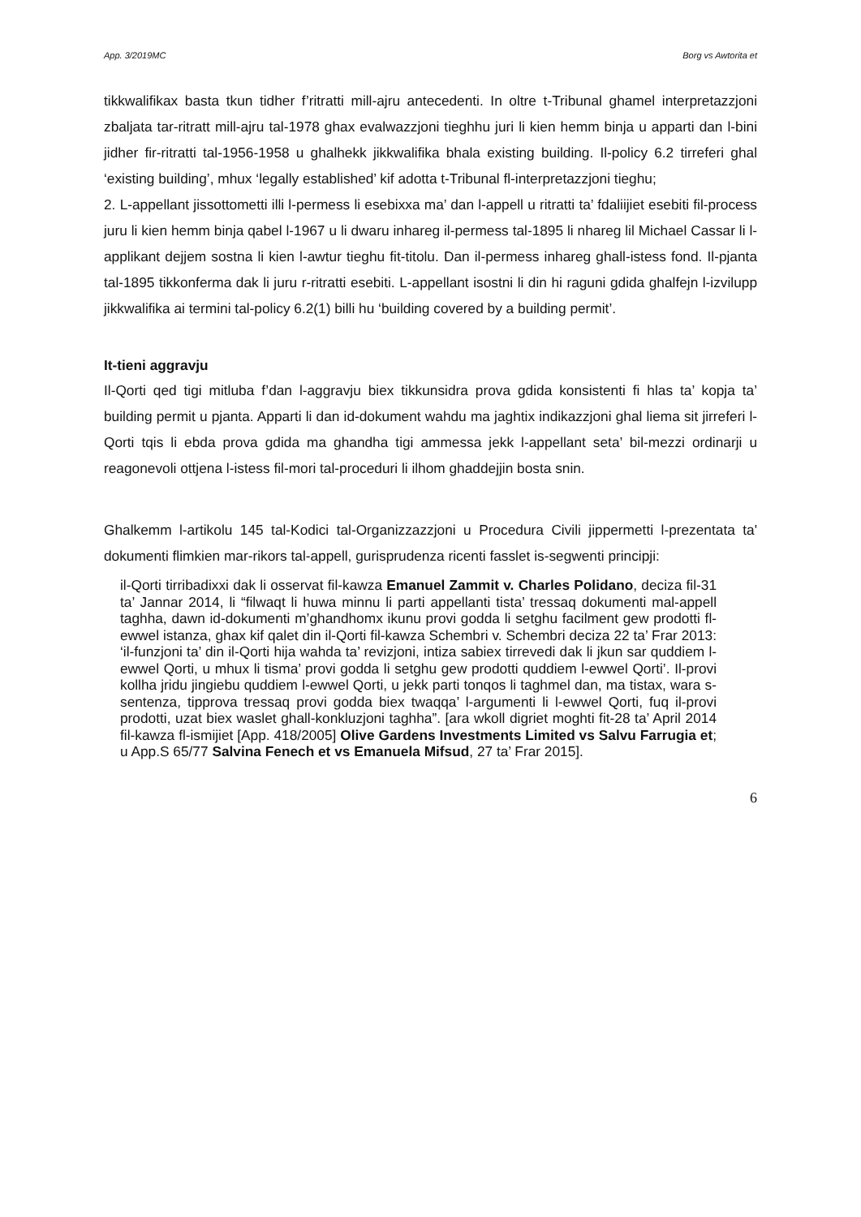App. 3/2019MC Borg vs Awtorita et
tikkwalifikax basta tkun tidher f’ritratti mill-ajru antecedenti. In oltre t-Tribunal ghamel interpretazzjoni zbaljata tar-ritratt mill-ajru tal-1978 ghax evalwazzjoni tieghhu juri li kien hemm binja u apparti dan l-bini jidher fir-ritratti tal-1956-1958 u ghalhekk jikkwalifika bhala existing building. Il-policy 6.2 tirreferi ghal ‘existing building’, mhux ‘legally established’ kif adotta t-Tribunal fl-interpretazzjoni tieghu;
2. L-appellant jissottometti illi l-permess li esebixxa ma’ dan l-appell u ritratti ta’ fdaliijiet esebiti fil-process juru li kien hemm binja qabel l-1967 u li dwaru inhareg il-permess tal-1895 li nhareg lil Michael Cassar li l-applikant dejjem sostna li kien l-awtur tieghu fit-titolu. Dan il-permess inhareg ghall-istess fond. Il-pjanta tal-1895 tikkonferma dak li juru r-ritratti esebiti. L-appellant isostni li din hi raguni gdida ghalfejn l-izvilupp jikkwalifika ai termini tal-policy 6.2(1) billi hu ‘building covered by a building permit’.
It-tieni aggravju
Il-Qorti qed tigi mitluba f’dan l-aggravju biex tikkunsidra prova gdida konsistenti fi hlas ta’ kopja ta’ building permit u pjanta. Apparti li dan id-dokument wahdu ma jaghtix indikazzjoni ghal liema sit jirreferi l-Qorti tqis li ebda prova gdida ma ghandha tigi ammessa jekk l-appellant seta’ bil-mezzi ordinarji u reagonevoli ottjena l-istess fil-mori tal-proceduri li ilhom ghaddejjin bosta snin.
Ghalkemm l-artikolu 145 tal-Kodici tal-Organizzazzjoni u Procedura Civili jippermetti l-prezentata ta' dokumenti flimkien mar-rikors tal-appell, gurisprudenza ricenti fasslet is-segwenti principji:
il-Qorti tirribadixxi dak li osservat fil-kawza Emanuel Zammit v. Charles Polidano, deciza fil-31 ta’ Jannar 2014, li “filwaqt li huwa minnu li parti appellanti tista’ tressaq dokumenti mal-appell taghha, dawn id-dokumenti m’ghandhomx ikunu provi godda li setghu facilment gew prodotti fl-ewwel istanza, ghax kif qalet din il-Qorti fil-kawza Schembri v. Schembri deciza 22 ta’ Frar 2013: ‘il-funzjoni ta’ din il-Qorti hija wahda ta’ revizjoni, intiza sabiex tirrevedi dak li jkun sar quddiem l-ewwel Qorti, u mhux li tisma’ provi godda li setghu gew prodotti quddiem l-ewwel Qorti’. Il-provi kollha jridu jingiebu quddiem l-ewwel Qorti, u jekk parti tonqos li taghmel dan, ma tistax, wara s-sentenza, tipprova tressaq provi godda biex twaqqa’ l-argumenti li l-ewwel Qorti, fuq il-provi prodotti, uzat biex waslet ghall-konkluzjoni taghha”. [ara wkoll digriet moghti fit-28 ta’ April 2014 fil-kawza fl-ismijiet [App. 418/2005] Olive Gardens Investments Limited vs Salvu Farrugia et; u App.S 65/77 Salvina Fenech et vs Emanuela Mifsud, 27 ta’ Frar 2015].
6